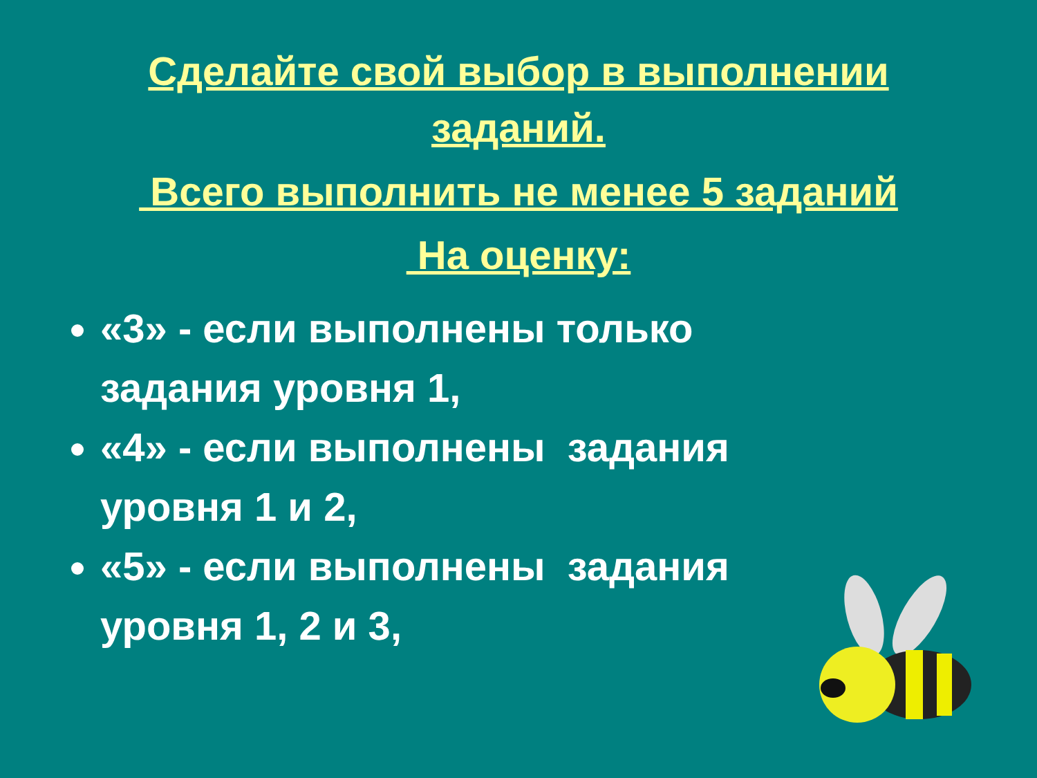Сделайте свой выбор в выполнении
заданий.
Всего выполнить не менее 5 заданий
На оценку:
«3» - если выполнены только задания уровня 1,
«4» - если выполнены задания уровня 1 и 2,
«5» - если выполнены задания уровня 1, 2 и 3,